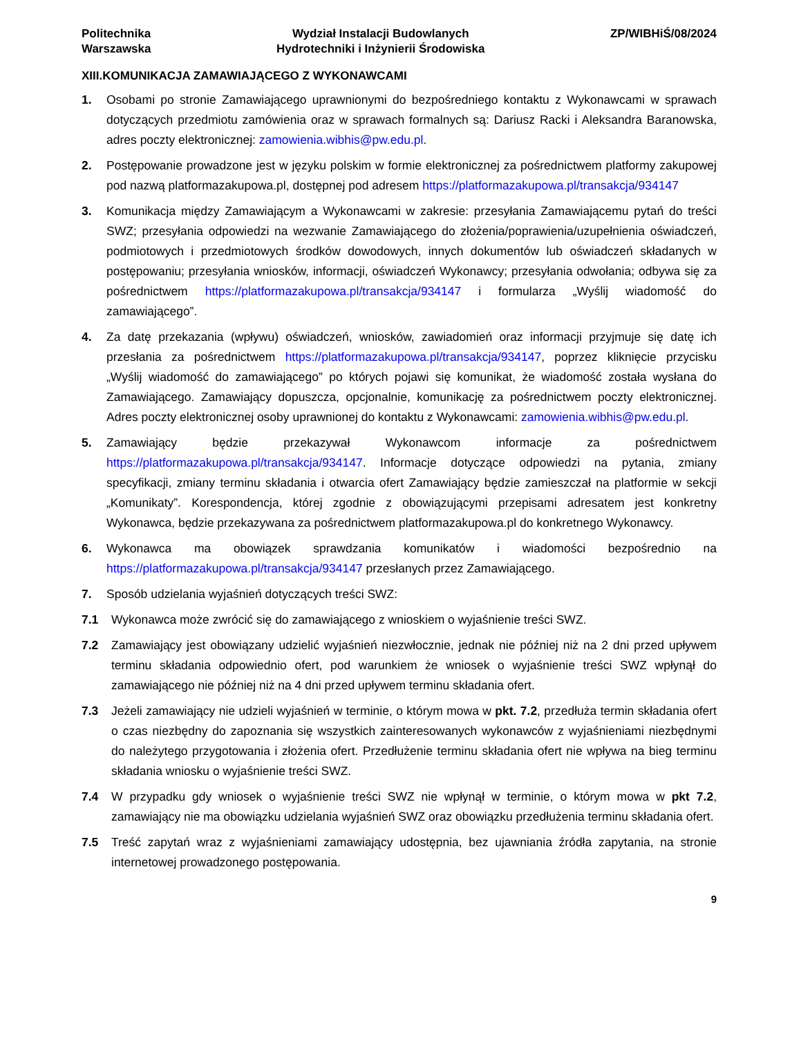Politechnika
Warszawska
Wydział Instalacji Budowlanych
Hydrotechniki i Inżynierii Środowiska
ZP/WIBHiŚ/08/2024
XIII.KOMUNIKACJA ZAMAWIAJĄCEGO Z WYKONAWCAMI
1. Osobami po stronie Zamawiającego uprawnionymi do bezpośredniego kontaktu z Wykonawcami w sprawach dotyczących przedmiotu zamówienia oraz w sprawach formalnych są: Dariusz Racki i Aleksandra Baranowska, adres poczty elektronicznej: zamowienia.wibhis@pw.edu.pl.
2. Postępowanie prowadzone jest w języku polskim w formie elektronicznej za pośrednictwem platformy zakupowej pod nazwą platformazakupowa.pl, dostępnej pod adresem https://platformazakupowa.pl/transakcja/934147
3. Komunikacja między Zamawiającym a Wykonawcami w zakresie: przesyłania Zamawiającemu pytań do treści SWZ; przesyłania odpowiedzi na wezwanie Zamawiającego do złożenia/poprawienia/uzupełnienia oświadczeń, podmiotowych i przedmiotowych środków dowodowych, innych dokumentów lub oświadczeń składanych w postępowaniu; przesyłania wniosków, informacji, oświadczeń Wykonawcy; przesyłania odwołania; odbywa się za pośrednictwem https://platformazakupowa.pl/transakcja/934147 i formularza „Wyślij wiadomość do zamawiającego”.
4. Za datę przekazania (wpływu) oświadczeń, wniosków, zawiadomień oraz informacji przyjmuje się datę ich przesłania za pośrednictwem https://platformazakupowa.pl/transakcja/934147, poprzez kliknięcie przycisku „Wyślij wiadomość do zamawiającego” po których pojawi się komunikat, że wiadomość została wysłana do Zamawiającego. Zamawiający dopuszcza, opcjonalnie, komunikację za pośrednictwem poczty elektronicznej. Adres poczty elektronicznej osoby uprawnionej do kontaktu z Wykonawcami: zamowienia.wibhis@pw.edu.pl.
5. Zamawiający będzie przekazywał Wykonawcom informacje za pośrednictwem https://platformazakupowa.pl/transakcja/934147. Informacje dotyczące odpowiedzi na pytania, zmiany specyfikacji, zmiany terminu składania i otwarcia ofert Zamawiający będzie zamieszczał na platformie w sekcji „Komunikaty”. Korespondencja, której zgodnie z obowiązującymi przepisami adresatem jest konkretny Wykonawca, będzie przekazywana za pośrednictwem platformazakupowa.pl do konkretnego Wykonawcy.
6. Wykonawca ma obowiązek sprawdzania komunikatów i wiadomości bezpośrednio na https://platformazakupowa.pl/transakcja/934147 przesłanych przez Zamawiającego.
7. Sposób udzielania wyjaśnień dotyczących treści SWZ:
7.1 Wykonawca może zwrócić się do zamawiającego z wnioskiem o wyjaśnienie treści SWZ.
7.2 Zamawiający jest obowiązany udzielić wyjaśnień niezwłocznie, jednak nie później niż na 2 dni przed upływem terminu składania odpowiednio ofert, pod warunkiem że wniosek o wyjaśnienie treści SWZ wpłynął do zamawiającego nie później niż na 4 dni przed upływem terminu składania ofert.
7.3 Jeżeli zamawiający nie udzieli wyjaśnień w terminie, o którym mowa w pkt. 7.2, przedłuża termin składania ofert o czas niezbędny do zapoznania się wszystkich zainteresowanych wykonawców z wyjaśnieniami niezbędnymi do należytego przygotowania i złożenia ofert. Przedłużenie terminu składania ofert nie wpływa na bieg terminu składania wniosku o wyjaśnienie treści SWZ.
7.4 W przypadku gdy wniosek o wyjaśnienie treści SWZ nie wpłynął w terminie, o którym mowa w pkt 7.2, zamawiający nie ma obowiązku udzielania wyjaśnień SWZ oraz obowiązku przedłużenia terminu składania ofert.
7.5 Treść zapytań wraz z wyjaśnieniami zamawiający udostępnia, bez ujawniania źródła zapytania, na stronie internetowej prowadzonego postępowania.
9